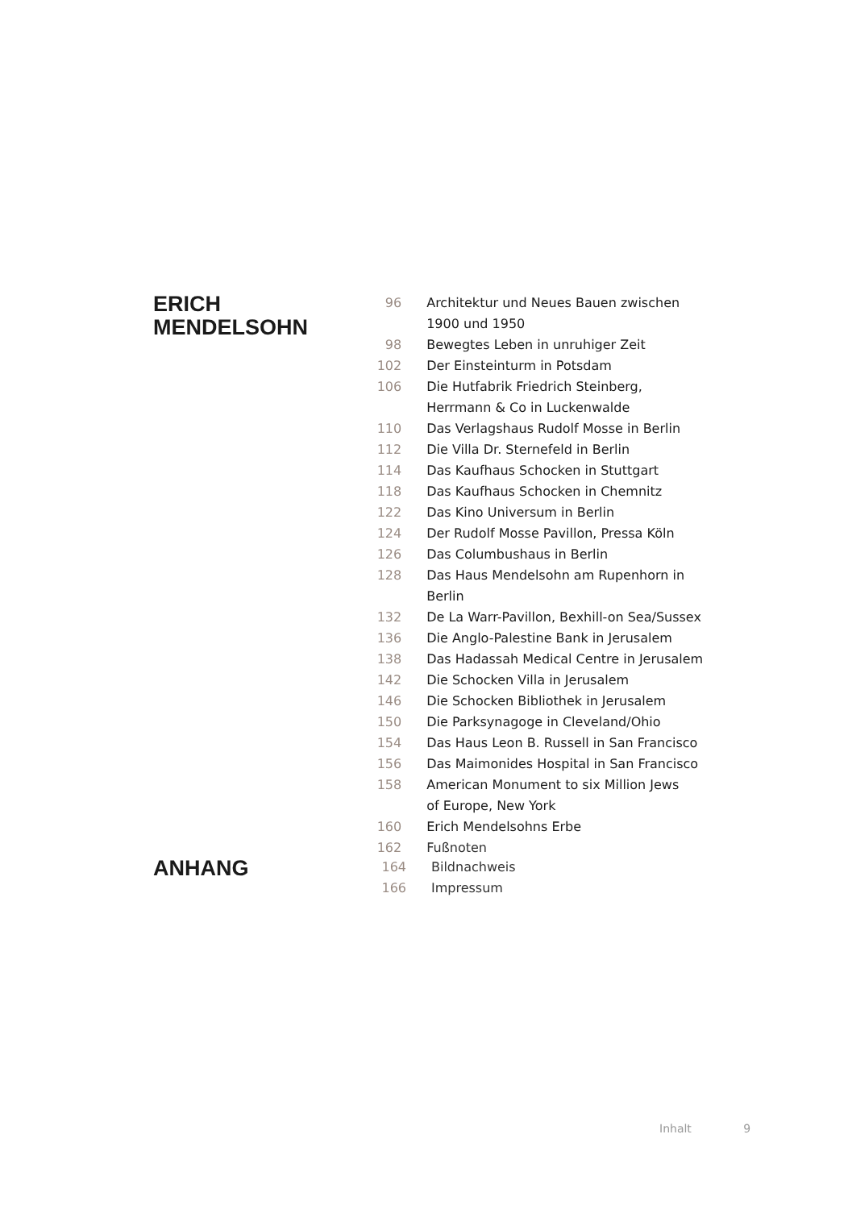ERICH
MENDELSOHN
| 96 | Architektur und Neues Bauen zwischen 1900 und 1950 |
| 98 | Bewegtes Leben in unruhiger Zeit |
| 102 | Der Einsteinturm in Potsdam |
| 106 | Die Hutfabrik Friedrich Steinberg, Herrmann & Co in Luckenwalde |
| 110 | Das Verlagshaus Rudolf Mosse in Berlin |
| 112 | Die Villa Dr. Sternefeld in Berlin |
| 114 | Das Kaufhaus Schocken in Stuttgart |
| 118 | Das Kaufhaus Schocken in Chemnitz |
| 122 | Das Kino Universum in Berlin |
| 124 | Der Rudolf Mosse Pavillon, Pressa Köln |
| 126 | Das Columbushaus in Berlin |
| 128 | Das Haus Mendelsohn am Rupenhorn in Berlin |
| 132 | De La Warr-Pavillon, Bexhill-on Sea/Sussex |
| 136 | Die Anglo-Palestine Bank in Jerusalem |
| 138 | Das Hadassah Medical Centre in Jerusalem |
| 142 | Die Schocken Villa in Jerusalem |
| 146 | Die Schocken Bibliothek in Jerusalem |
| 150 | Die Parksynagoge in Cleveland/Ohio |
| 154 | Das Haus Leon B. Russell in San Francisco |
| 156 | Das Maimonides Hospital in San Francisco |
| 158 | American Monument to six Million Jews of Europe, New York |
| 160 | Erich Mendelsohns Erbe |
| 162 | Fußnoten |
ANHANG
| 164 | Bildnachweis |
| 166 | Impressum |
Inhalt 9